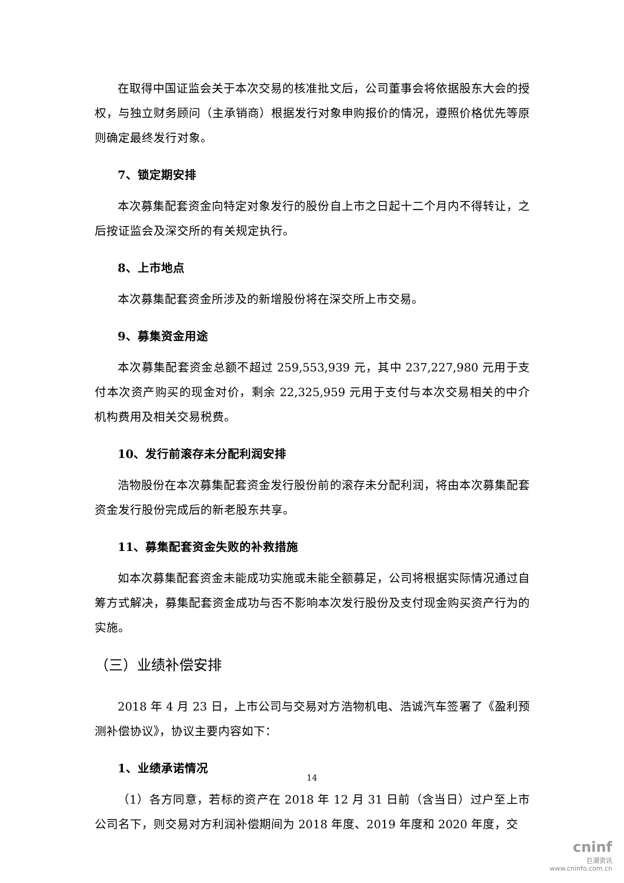在取得中国证监会关于本次交易的核准批文后，公司董事会将依据股东大会的授权，与独立财务顾问（主承销商）根据发行对象申购报价的情况，遵照价格优先等原则确定最终发行对象。
7、锁定期安排
本次募集配套资金向特定对象发行的股份自上市之日起十二个月内不得转让，之后按证监会及深交所的有关规定执行。
8、上市地点
本次募集配套资金所涉及的新增股份将在深交所上市交易。
9、募集资金用途
本次募集配套资金总额不超过 259,553,939 元，其中 237,227,980 元用于支付本次资产购买的现金对价，剩余 22,325,959 元用于支付与本次交易相关的中介机构费用及相关交易税费。
10、发行前滚存未分配利润安排
浩物股份在本次募集配套资金发行股份前的滚存未分配利润，将由本次募集配套资金发行股份完成后的新老股东共享。
11、募集配套资金失败的补救措施
如本次募集配套资金未能成功实施或未能全额募足，公司将根据实际情况通过自筹方式解决，募集配套资金成功与否不影响本次发行股份及支付现金购买资产行为的实施。
（三）业绩补偿安排
2018 年 4 月 23 日，上市公司与交易对方浩物机电、浩诚汽车签署了《盈利预测补偿协议》，协议主要内容如下：
1、业绩承诺情况
（1）各方同意，若标的资产在 2018 年 12 月 31 日前（含当日）过户至上市公司名下，则交易对方利润补偿期间为 2018 年度、2019 年度和 2020 年度，交
14
cninf
巨潮资讯
www.cninfo.com.cn